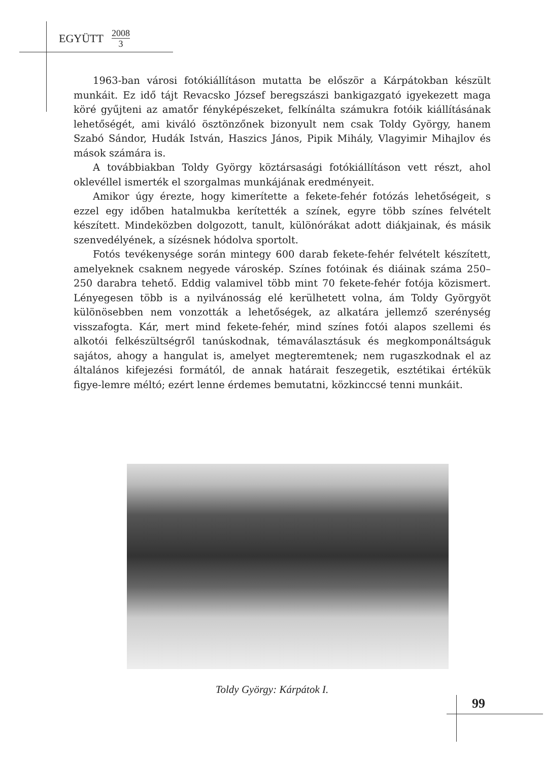EGYÜTT 2008 3
1963-ban városi fotókiállításon mutatta be először a Kárpátokban készült munkáit. Ez idő tájt Revacsko József beregszászi bankigazgató igyekezett maga köré gyűjteni az amatőr fényképészeket, felkínálta számukra fotóik kiállításának lehetőségét, ami kiváló ösztönzőnek bizonyult nem csak Toldy György, hanem Szabó Sándor, Hudák István, Haszics János, Pipik Mihály, Vlagyimir Mihajlov és mások számára is.
A továbbiakban Toldy György köztársasági fotókiállításon vett részt, ahol oklevéllel ismerték el szorgalmas munkájának eredményeit.
Amikor úgy érezte, hogy kimerítette a fekete-fehér fotózás lehetőségeit, s ezzel egy időben hatalmukba kerítették a színek, egyre több színes felvételt készített. Mindeközben dolgozott, tanult, különórákat adott diákjainak, és másik szenvedélyének, a sízésnek hódolva sportolt.
Fotós tevékenysége során mintegy 600 darab fekete-fehér felvételt készített, amelyeknek csaknem negyede városkép. Színes fotóinak és diáinak száma 250–250 darabra tehető. Eddig valamivel több mint 70 fekete-fehér fotója közismert. Lényegesen több is a nyilvánosság elé kerülhetett volna, ám Toldy Györgyöt különösebben nem vonzották a lehetőségek, az alkatára jellemző szerénység visszafogta. Kár, mert mind fekete-fehér, mind színes fotói alapos szellemi és alkotói felkészültségről tanúskodnak, témaválasztásuk és megkomponáltságuk sajátos, ahogy a hangulat is, amelyet megteremtenek; nem rugaszkodnak el az általános kifejezési formától, de annak határait feszegetik, esztétikai értékük figye-lemre méltó; ezért lenne érdemes bemutatni, közkinccsé tenni munkáit.
Toldy György: Kárpátok I.
99